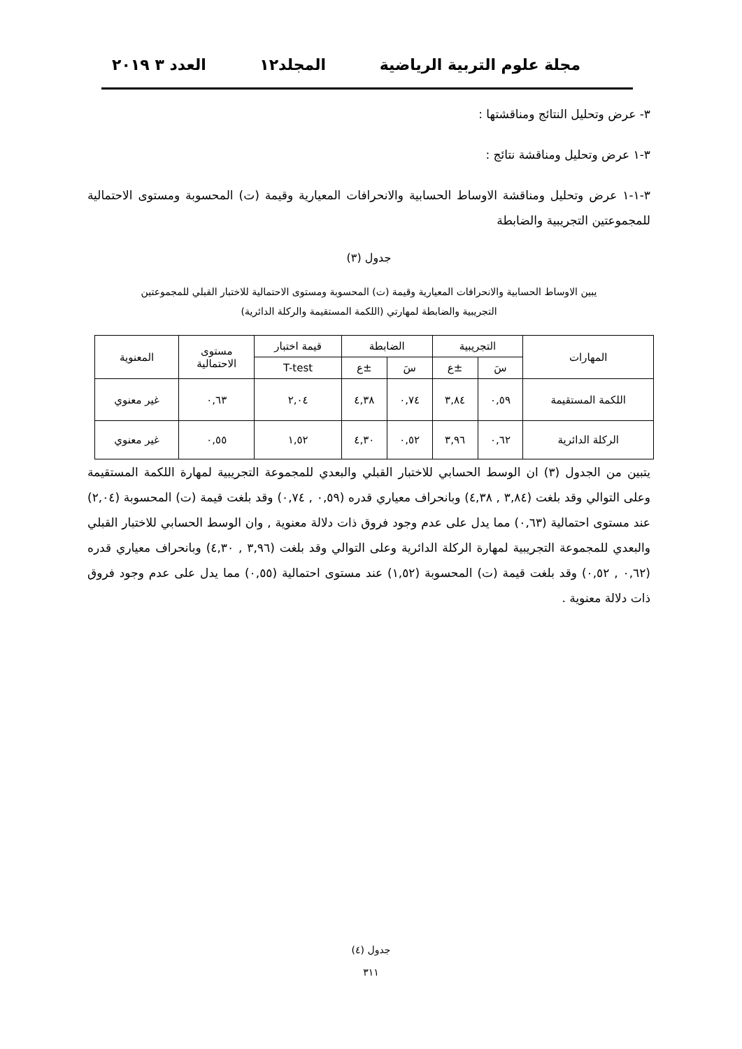مجلة علوم التربية الرياضية المجلد١٢ العدد ٣ ٢٠١٩
٣- عرض وتحليل النتائج ومناقشتها :
٣-١ عرض وتحليل ومناقشة نتائج :
٣-١-١ عرض وتحليل ومناقشة الاوساط الحسابية والانحرافات المعيارية وقيمة (ت) المحسوبة ومستوى الاحتمالية للمجموعتين التجريبية والضابطة
جدول (٣)
يبين الاوساط الحسابية والانحرافات المعيارية وقيمة (ت) المحسوبة ومستوى الاحتمالية للاختبار القبلي للمجموعتين
التجريبية والضابطة لمهارتي (اللكمة المستقيمة والركلة الدائرية)
| المهارات | التجريبية | | الضابطة | | قيمة اختبار | مستوى الاحتمالية | المعنوية |
| --- | --- | --- | --- | --- | --- | --- | --- |
| | سَ | ±ع | سَ | ±ع | T-test | | |
| اللكمة المستقيمة | ٠,٥٩ | ٣,٨٤ | ٠,٧٤ | ٤,٣٨ | ٢,٠٤ | ٠,٦٣ | غير معنوي |
| الركلة الدائرية | ٠,٦٢ | ٣,٩٦ | ٠,٥٢ | ٤,٣٠ | ١,٥٢ | ٠,٥٥ | غير معنوي |
يتبين من الجدول (٣) ان الوسط الحسابي للاختبار القبلي والبعدي للمجموعة التجريبية لمهارة اللكمة المستقيمة وعلى التوالي وقد بلغت (٣,٨٤ , ٤,٣٨) وبانحراف معياري قدره (٠,٥٩ , ٠,٧٤) وقد بلغت قيمة (ت) المحسوبة (٢,٠٤) عند مستوى احتمالية (٠,٦٣) مما يدل على عدم وجود فروق ذات دلالة معنوية , وان الوسط الحسابي للاختبار القبلي والبعدي للمجموعة التجريبية لمهارة الركلة الدائرية وعلى التوالي وقد بلغت (٣,٩٦ , ٤,٣٠) وبانحراف معياري قدره (٠,٦٢ , ٠,٥٢) وقد بلغت قيمة (ت) المحسوبة (١,٥٢) عند مستوى احتمالية (٠,٥٥) مما يدل على عدم وجود فروق ذات دلالة معنوية .
جدول (٤)
٣١١